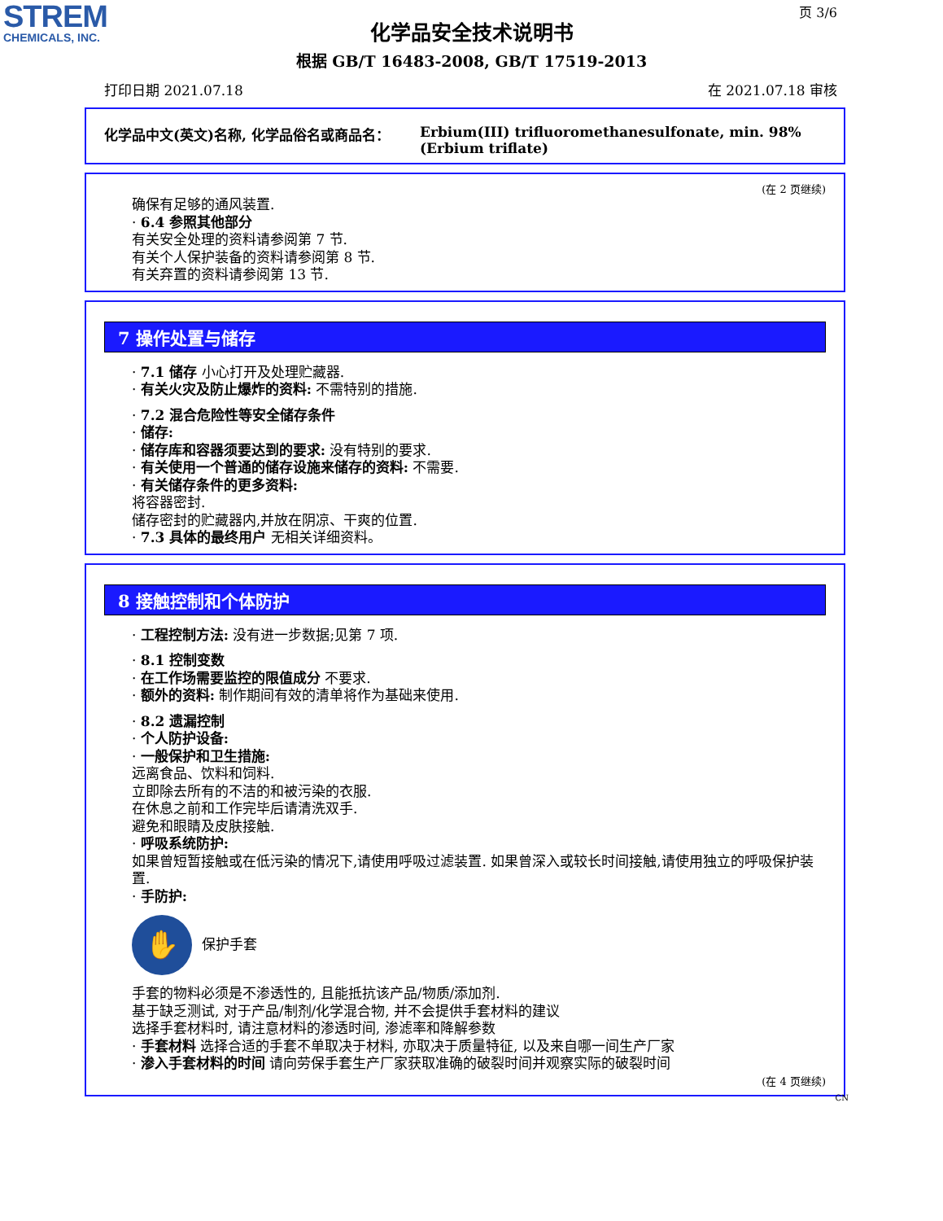STREM
CHEMICALS, INC.
页 3/6
化学品安全技术说明书
根据 GB/T 16483-2008, GB/T 17519-2013
打印日期 2021.07.18 在 2021.07.18 审核
化学品中文(英文)名称, 化学品俗名或商品名： Erbium(III) trifluoromethanesulfonate, min. 98% (Erbium triflate)
(在 2 页继续)
确保有足够的通风装置.
· 6.4 参照其他部分
有关安全处理的资料请参阅第 7 节.
有关个人保护装备的资料请参阅第 8 节.
有关弃置的资料请参阅第 13 节.
7 操作处置与储存
· 7.1 储存 小心打开及处理贮藏器.
· 有关火灾及防止爆炸的资料: 不需特别的措施.
· 7.2 混合危险性等安全储存条件
· 储存:
· 储存库和容器须要达到的要求: 没有特别的要求.
· 有关使用一个普通的储存设施来储存的资料: 不需要.
· 有关储存条件的更多资料:
将容器密封.
储存密封的贮藏器内,并放在阴凉、干爽的位置.
· 7.3 具体的最终用户 无相关详细资料。
8 接触控制和个体防护
· 工程控制方法: 没有进一步数据;见第 7 项.
· 8.1 控制变数
· 在工作场需要监控的限值成分 不要求.
· 额外的资料: 制作期间有效的清单将作为基础来使用.
· 8.2 遗漏控制
· 个人防护设备:
· 一般保护和卫生措施:
远离食品、饮料和饲料.
立即除去所有的不洁的和被污染的衣服.
在休息之前和工作完毕后请清洗双手.
避免和眼睛及皮肤接触.
· 呼吸系统防护:
如果曾短暂接触或在低污染的情况下,请使用呼吸过滤装置. 如果曾深入或较长时间接触,请使用独立的呼吸保护装置.
· 手防护:
✋
保护手套
手套的物料必须是不渗透性的, 且能抵抗该产品/物质/添加剂.
基于缺乏测试, 对于产品/制剂/化学混合物, 并不会提供手套材料的建议
选择手套材料时, 请注意材料的渗透时间, 渗滤率和降解参数
· 手套材料 选择合适的手套不单取决于材料, 亦取决于质量特征, 以及来自哪一间生产厂家
· 渗入手套材料的时间 请向劳保手套生产厂家获取准确的破裂时间并观察实际的破裂时间
(在 4 页继续)
CN